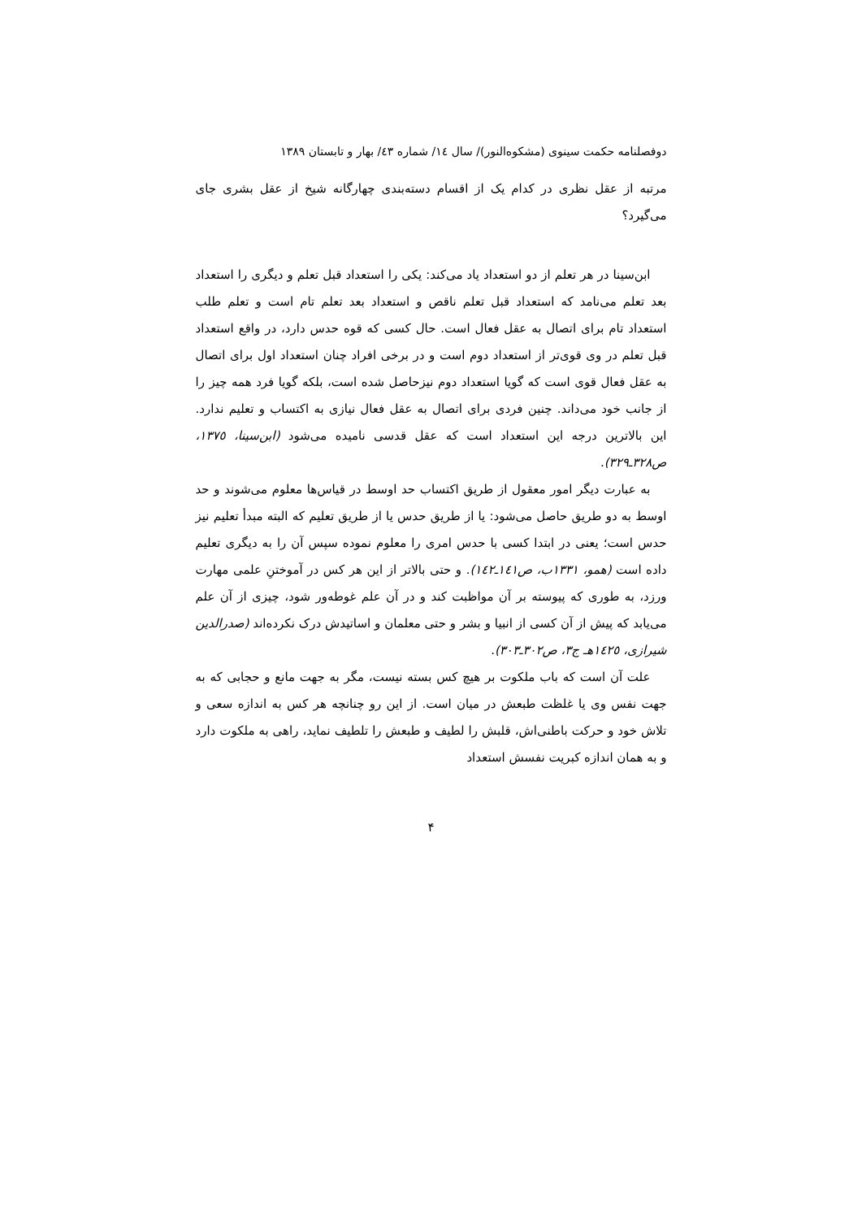دوفصلنامه حکمت سینوی (مشکوه‌النور)/ سال ١٤/ شماره ٤٣/ بهار و تابستان ١٣٨٩
مرتبه از عقل نظری در کدام یک از اقسام دسته‌بندی چهارگانه شیخ از عقل بشری جای می‌گیرد؟
ابن‌سینا در هر تعلم از دو استعداد یاد می‌کند: یکی را استعداد قبل تعلم و دیگری را استعداد بعد تعلم می‌نامد که استعداد قبل تعلم ناقص و استعداد بعد تعلم تام است و تعلم طلب استعداد تام برای اتصال به عقل فعال است. حال کسی که قوه حدس دارد، در واقع استعداد قبل تعلم در وی قوی‌تر از استعداد دوم است و در برخی افراد چنان استعداد اول برای اتصال به عقل فعال قوی است که گویا استعداد دوم نیزحاصل شده است، بلکه گویا فرد همه چیز را از جانب خود می‌داند. چنین فردی برای اتصال به عقل فعال نیازی به اکتساب و تعلیم ندارد. این بالاترین درجه این استعداد است که عقل قدسی نامیده می‌شود (ابن‌سینا، ١٣٧٥، ص٣٢٨ـ٣٢٩).
به عبارت دیگر امور معقول از طریق اکتساب حد اوسط در قیاس‌ها معلوم می‌شوند و حد اوسط به دو طریق حاصل می‌شود: یا از طریق حدس یا از طریق تعلیم که البته مبدأ تعلیم نیز حدس است؛ یعنی در ابتدا کسی با حدس امری را معلوم نموده سپس آن را به دیگری تعلیم داده است (همو، ١٣٣١ب، ص١٤١ـ١٤٢). و حتی بالاتر از این هر کس در آموختنِ علمی مهارت ورزد، به طوری که پیوسته بر آن مواظبت کند و در آن علم غوطه‌ور شود، چیزی از آن علم می‌یابد که پیش از آن کسی از انبیا و بشر و حتی معلمان و اساتیدش درک نکرده‌اند (صدرالدین شیرازی، ١٤٢٥هـ ج٣، ص٣٠٢ـ٣٠٣).
علت آن است که باب ملکوت بر هیچ کس بسته نیست، مگر به جهت مانع و حجابی که به جهت نفس وی یا غلظت طبعش در میان است. از این رو چنانچه هر کس به اندازه سعی و تلاش خود و حرکت باطنی‌اش، قلبش را لطیف و طبعش را تلطیف نماید، راهی به ملکوت دارد و به همان اندازه کبریت نفسش استعداد
۴